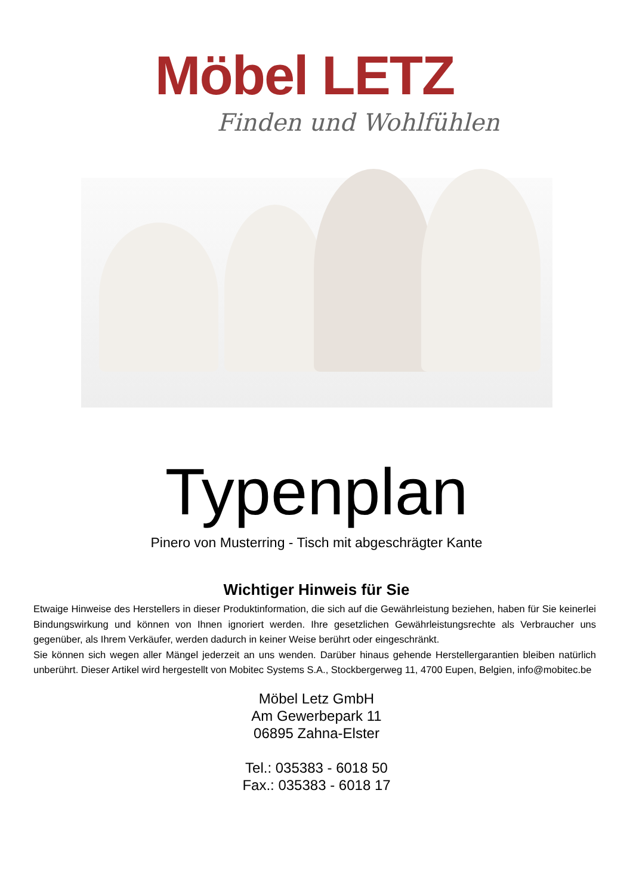Möbel LETZ
Finden und Wohlfühlen
Typenplan
Pinero von Musterring - Tisch mit abgeschrägter Kante
Wichtiger Hinweis für Sie
Etwaige Hinweise des Herstellers in dieser Produktinformation, die sich auf die Gewährleistung beziehen, haben für Sie keinerlei Bindungswirkung und können von Ihnen ignoriert werden. Ihre gesetzlichen Gewährleistungsrechte als Verbraucher uns gegenüber, als Ihrem Verkäufer, werden dadurch in keiner Weise berührt oder eingeschränkt.
Sie können sich wegen aller Mängel jederzeit an uns wenden. Darüber hinaus gehende Herstellergarantien bleiben natürlich unberührt. Dieser Artikel wird hergestellt von Mobitec Systems S.A., Stockbergerweg 11, 4700 Eupen, Belgien, info@mobitec.be
Möbel Letz GmbH
Am Gewerbepark 11
06895 Zahna-Elster
Tel.: 035383 - 6018 50
Fax.: 035383 - 6018 17